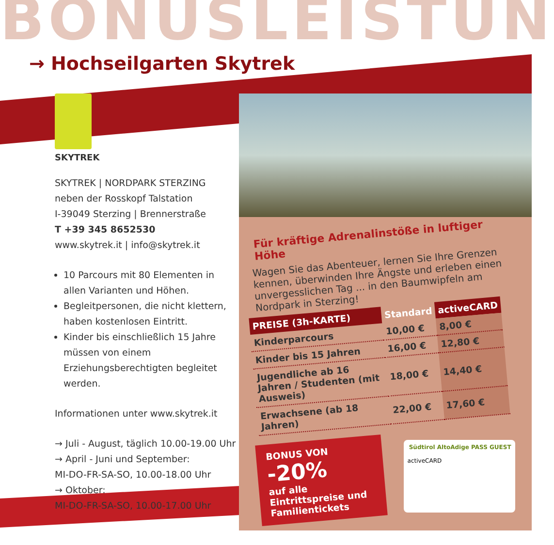BONUSLEISTUN
→ Hochseilgarten Skytrek
SKYTREK
SKYTREK | NORDPARK STERZING
neben der Rosskopf Talstation
I-39049 Sterzing | Brennerstraße
T +39 345 8652530
www.skytrek.it | info@skytrek.it
10 Parcours mit 80 Elementen in allen Varianten und Höhen.
Begleitpersonen, die nicht klettern, haben kostenlosen Eintritt.
Kinder bis einschließlich 15 Jahre müssen von einem Erziehungsberechtigten begleitet werden.
Informationen unter www.skytrek.it
→ Juli - August, täglich 10.00-19.00 Uhr
→ April - Juni und September:
MI-DO-FR-SA-SO, 10.00-18.00 Uhr
→ Oktober:
MI-DO-FR-SA-SO, 10.00-17.00 Uhr
Für kräftige Adrenalinstöße in luftiger Höhe
Wagen Sie das Abenteuer, lernen Sie Ihre Grenzen kennen, überwinden Ihre Ängste und erleben einen unvergesslichen Tag ... in den Baumwipfeln am Nordpark in Sterzing!
| PREISE (3h-KARTE) | Standard | activeCARD |
| --- | --- | --- |
| Kinderparcours | 10,00 € | 8,00 € |
| Kinder bis 15 Jahren | 16,00 € | 12,80 € |
| Jugendliche ab 16 Jahren / Studenten (mit Ausweis) | 18,00 € | 14,40 € |
| Erwachsene (ab 18 Jahren) | 22,00 € | 17,60 € |
BONUS VON
-20%
auf alle Eintrittspreise und Familientickets
Südtirol AltoAdige PASS GUEST
activeCARD